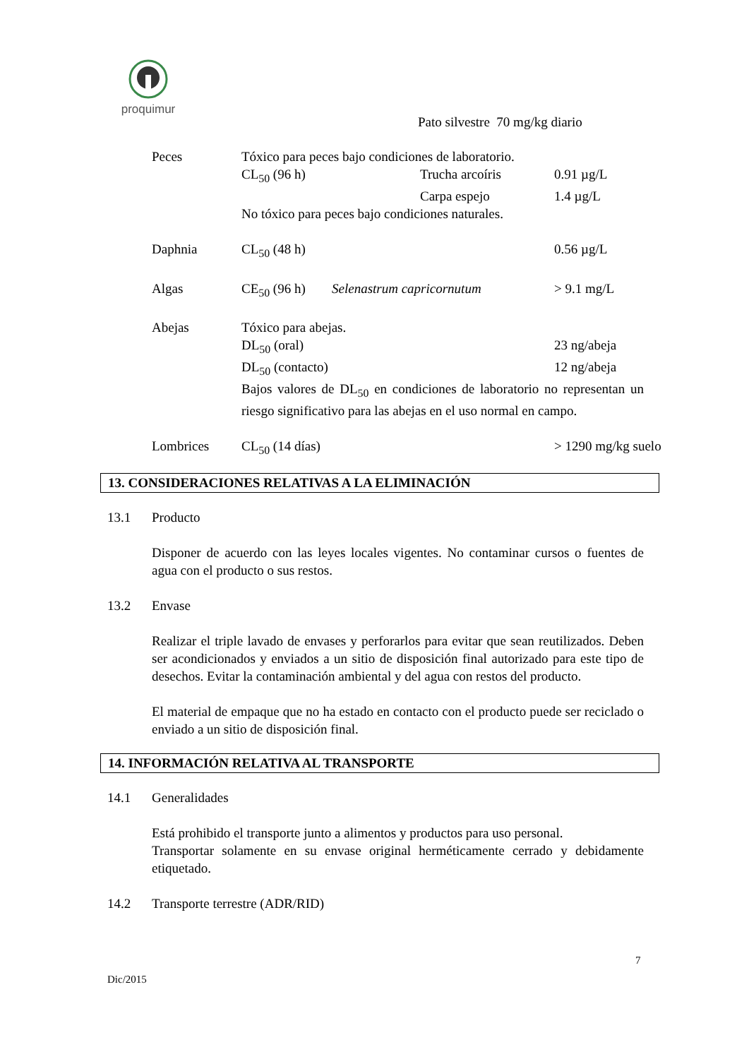proquimur
Pato silvestre 70 mg/kg diario
Peces Tóxico para peces bajo condiciones de laboratorio.
CL<sub>50</sub> (96 h) Trucha arcoíris 0.91 µg/L
Carpa espejo 1.4 µg/L
No tóxico para peces bajo condiciones naturales.
Daphnia CL<sub>50</sub> (48 h) 0.56 µg/L
Algas CE<sub>50</sub> (96 h) Selenastrum capricornutum > 9.1 mg/L
Abejas Tóxico para abejas.
DL<sub>50</sub> (oral) 23 ng/abeja
DL<sub>50</sub> (contacto) 12 ng/abeja
Bajos valores de DL<sub>50</sub> en condiciones de laboratorio no representan un riesgo significativo para las abejas en el uso normal en campo.
Lombrices CL<sub>50</sub> (14 días) > 1290 mg/kg suelo
13. CONSIDERACIONES RELATIVAS A LA ELIMINACIÓN
13.1 Producto
Disponer de acuerdo con las leyes locales vigentes. No contaminar cursos o fuentes de agua con el producto o sus restos.
13.2 Envase
Realizar el triple lavado de envases y perforarlos para evitar que sean reutilizados. Deben ser acondicionados y enviados a un sitio de disposición final autorizado para este tipo de desechos. Evitar la contaminación ambiental y del agua con restos del producto.
El material de empaque que no ha estado en contacto con el producto puede ser reciclado o enviado a un sitio de disposición final.
14. INFORMACIÓN RELATIVA AL TRANSPORTE
14.1 Generalidades
Está prohibido el transporte junto a alimentos y productos para uso personal.
Transportar solamente en su envase original herméticamente cerrado y debidamente etiquetado.
14.2 Transporte terrestre (ADR/RID)
7
Dic/2015